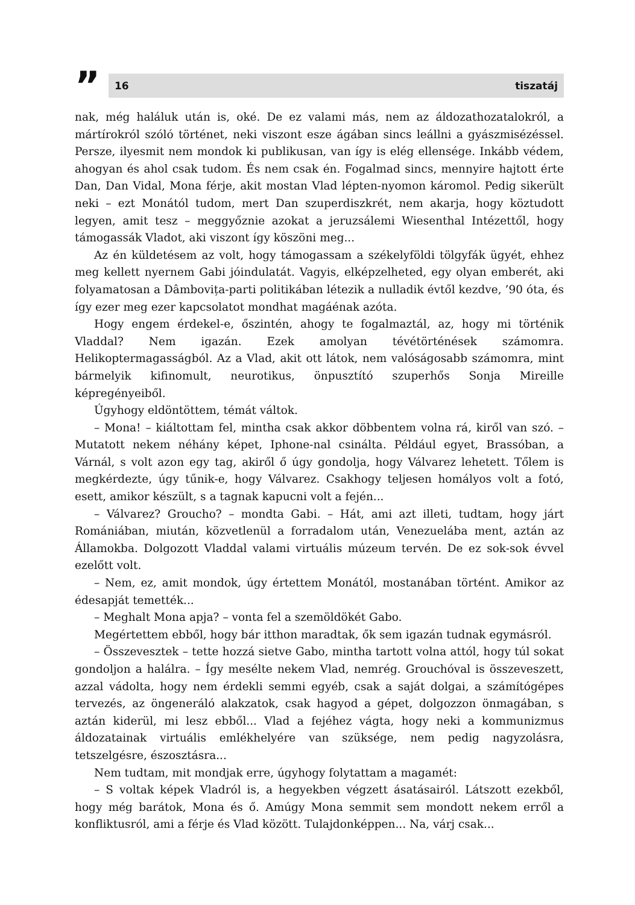”
16 tiszatáj
nak, még haláluk után is, oké. De ez valami más, nem az áldozathozatalokról, a mártírokról szóló történet, neki viszont esze ágában sincs leállni a gyászmisézéssel. Persze, ilyesmit nem mondok ki publikusan, van így is elég ellensége. Inkább védem, ahogyan és ahol csak tudom. És nem csak én. Fogalmad sincs, mennyire hajtott érte Dan, Dan Vidal, Mona férje, akit mostan Vlad lépten-nyomon káromol. Pedig sikerült neki – ezt Monától tudom, mert Dan szuperdiszkrét, nem akarja, hogy köztudott legyen, amit tesz – meggyőznie azokat a jeruzsálemi Wiesenthal Intézettől, hogy támogassák Vladot, aki viszont így köszöni meg...
Az én küldetésem az volt, hogy támogassam a székelyföldi tölgyfák ügyét, ehhez meg kellett nyernem Gabi jóindulatát. Vagyis, elképzelheted, egy olyan emberét, aki folyamatosan a Dâmbovița-parti politikában létezik a nulladik évtől kezdve, ’90 óta, és így ezer meg ezer kapcsolatot mondhat magáénak azóta.
Hogy engem érdekel-e, őszintén, ahogy te fogalmaztál, az, hogy mi történik Vladdal? Nem igazán. Ezek amolyan tévétörténések számomra. Helikoptermagasságból. Az a Vlad, akit ott látok, nem valóságosabb számomra, mint bármelyik kifinomult, neurotikus, önpusztító szuperhős Sonja Mireille képregényeiből.
Úgyhogy eldöntöttem, témát váltok.
– Mona! – kiáltottam fel, mintha csak akkor döbbentem volna rá, kiről van szó. – Mutatott nekem néhány képet, Iphone-nal csinálta. Például egyet, Brassóban, a Várnál, s volt azon egy tag, akiről ő úgy gondolja, hogy Válvarez lehetett. Tőlem is megkérdezte, úgy tűnik-e, hogy Válvarez. Csakhogy teljesen homályos volt a fotó, esett, amikor készült, s a tagnak kapucni volt a fején...
– Válvarez? Groucho? – mondta Gabi. – Hát, ami azt illeti, tudtam, hogy járt Romániában, miután, közvetlenül a forradalom után, Venezuelába ment, aztán az Államokba. Dolgozott Vladdal valami virtuális múzeum tervén. De ez sok-sok évvel ezelőtt volt.
– Nem, ez, amit mondok, úgy értettem Monától, mostanában történt. Amikor az édesapját temették...
– Meghalt Mona apja? – vonta fel a szemöldökét Gabo.
Megértettem ebből, hogy bár itthon maradtak, ők sem igazán tudnak egymásról.
– Összevesztek – tette hozzá sietve Gabo, mintha tartott volna attól, hogy túl sokat gondoljon a halálra. – Így mesélte nekem Vlad, nemrég. Grouchóval is összeveszett, azzal vádolta, hogy nem érdekli semmi egyéb, csak a saját dolgai, a számítógépes tervezés, az öngeneráló alakzatok, csak hagyod a gépet, dolgozzon önmagában, s aztán kiderül, mi lesz ebből... Vlad a fejéhez vágta, hogy neki a kommunizmus áldozatainak virtuális emlékhelyére van szüksége, nem pedig nagyzolásra, tetszelgésre, észosztásra...
Nem tudtam, mit mondjak erre, úgyhogy folytattam a magamét:
– S voltak képek Vladról is, a hegyekben végzett ásatásairól. Látszott ezekből, hogy még barátok, Mona és ő. Amúgy Mona semmit sem mondott nekem erről a konfliktusról, ami a férje és Vlad között. Tulajdonképpen... Na, várj csak...